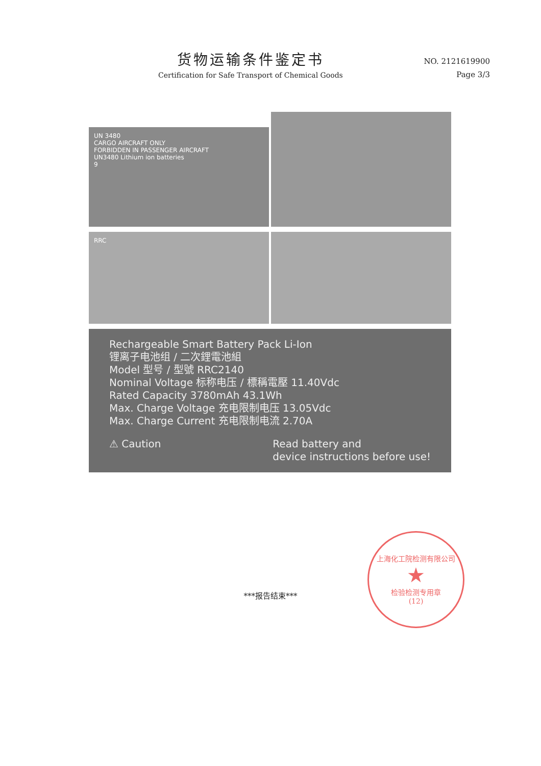货物运输条件鉴定书
Certification for Safe Transport of Chemical Goods
NO. 2121619900
Page 3/3
UN 3480
CARGO AIRCRAFT ONLY
FORBIDDEN IN PASSENGER AIRCRAFT
UN3480 Lithium ion batteries
9
RRC
Rechargeable Smart Battery Pack Li-Ion
锂离子电池组 / 二次鋰電池組
Model 型号 / 型號 RRC2140
Nominal Voltage 标称电压 / 標稱電壓 11.40Vdc
Rated Capacity 3780mAh 43.1Wh
Max. Charge Voltage 充电限制电压 13.05Vdc
Max. Charge Current 充电限制电流 2.70A
⚠ Caution Read battery and
device instructions before use!
***报告结束***
上海化工院检测有限公司
★
检验检测专用章
(12)